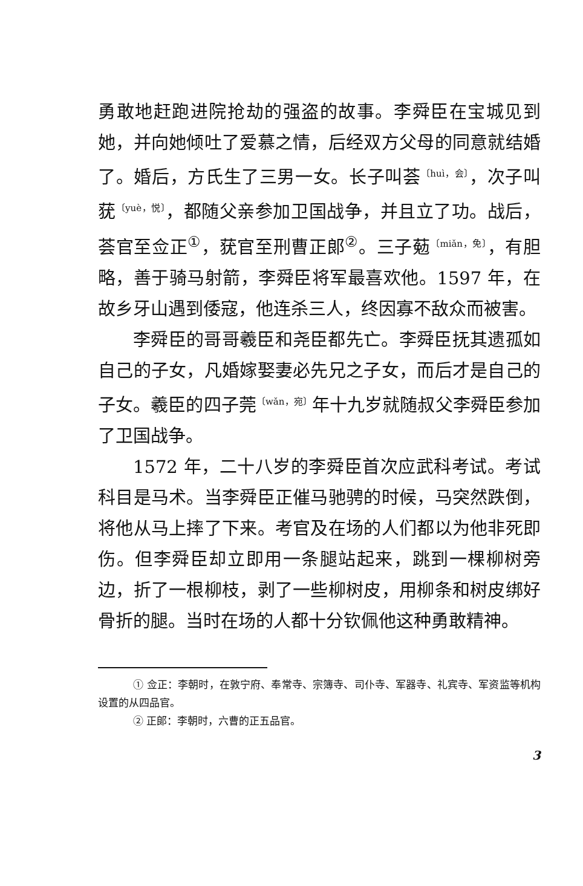勇敢地赶跑进院抢劫的强盗的故事。李舜臣在宝城见到她，并向她倾吐了爱慕之情，后经双方父母的同意就结婚了。婚后，方氏生了三男一女。长子叫荟〔huì，会〕，次子叫莸〔yuè，悦〕，都随父亲参加卫国战争，并且立了功。战后，荟官至佥正<sup>①</sup>，莸官至刑曹正郎<sup>②</sup>。三子葂〔miǎn，免〕，有胆略，善于骑马射箭，李舜臣将军最喜欢他。1597 年，在故乡牙山遇到倭寇，他连杀三人，终因寡不敌众而被害。
李舜臣的哥哥羲臣和尧臣都先亡。李舜臣抚其遗孤如自己的子女，凡婚嫁娶妻必先兄之子女，而后才是自己的子女。羲臣的四子莞〔wǎn，宛〕年十九岁就随叔父李舜臣参加了卫国战争。
1572 年，二十八岁的李舜臣首次应武科考试。考试科目是马术。当李舜臣正催马驰骋的时候，马突然跌倒，将他从马上摔了下来。考官及在场的人们都以为他非死即伤。但李舜臣却立即用一条腿站起来，跳到一棵柳树旁边，折了一根柳枝，剥了一些柳树皮，用柳条和树皮绑好骨折的腿。当时在场的人都十分钦佩他这种勇敢精神。
① 佥正：李朝时，在敦宁府、奉常寺、宗簿寺、司仆寺、军器寺、礼宾寺、军资监等机构设置的从四品官。
② 正郎：李朝时，六曹的正五品官。
3